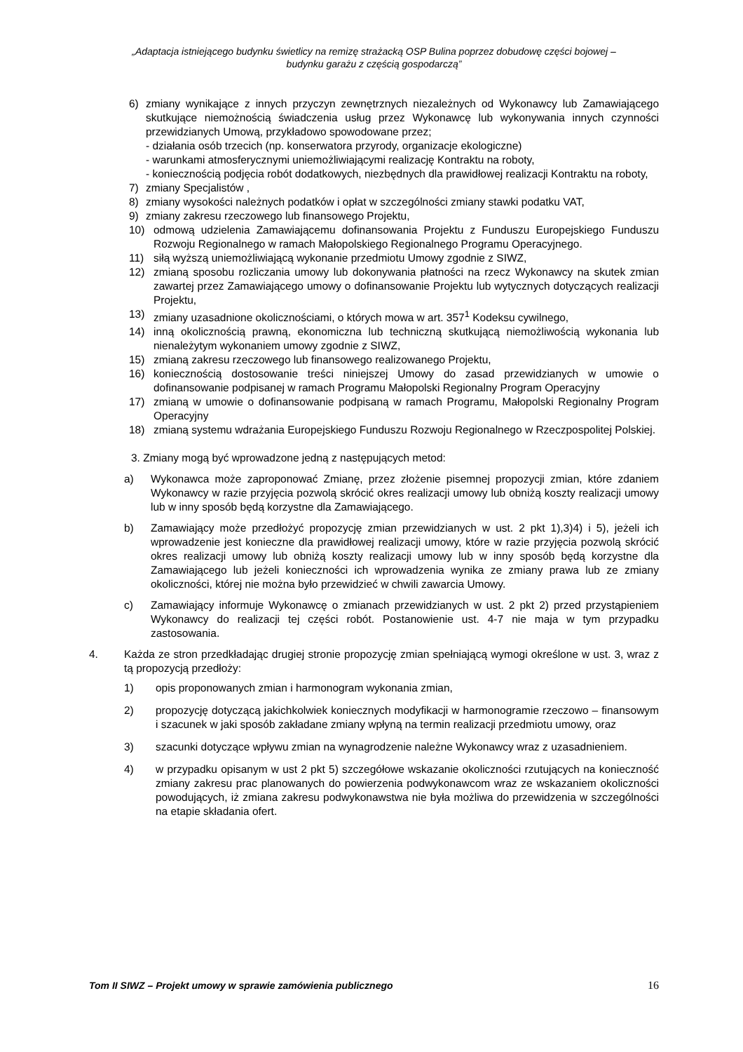„Adaptacja istniejącego budynku świetlicy na remizę strażacką OSP Bulina poprzez dobudowę części bojowej –
budynku garażu z częścią gospodarczą”
6) zmiany wynikające z innych przyczyn zewnętrznych niezależnych od Wykonawcy lub Zamawiającego skutkujące niemożnością świadczenia usług przez Wykonawcę lub wykonywania innych czynności przewidzianych Umową, przykładowo spowodowane przez;
- działania osób trzecich (np. konserwatora przyrody, organizacje ekologiczne)
- warunkami atmosferycznymi uniemożliwiającymi realizację Kontraktu na roboty,
- koniecznością podjęcia robót dodatkowych, niezbędnych dla prawidłowej realizacji Kontraktu na roboty,
7) zmiany Specjalistów ,
8) zmiany wysokości należnych podatków i opłat w szczególności zmiany stawki podatku VAT,
9) zmiany zakresu rzeczowego lub finansowego Projektu,
10) odmową udzielenia Zamawiającemu dofinansowania Projektu z Funduszu Europejskiego Funduszu Rozwoju Regionalnego w ramach Małopolskiego Regionalnego Programu Operacyjnego.
11) siłą wyższą uniemożliwiającą wykonanie przedmiotu Umowy zgodnie z SIWZ,
12) zmianą sposobu rozliczania umowy lub dokonywania płatności na rzecz Wykonawcy na skutek zmian zawartej przez Zamawiającego umowy o dofinansowanie Projektu lub wytycznych dotyczących realizacji Projektu,
13) zmiany uzasadnione okolicznościami, o których mowa w art. 357<sup>1</sup> Kodeksu cywilnego,
14) inną okolicznością prawną, ekonomiczna lub techniczną skutkującą niemożliwością wykonania lub nienależytym wykonaniem umowy zgodnie z SIWZ,
15) zmianą zakresu rzeczowego lub finansowego realizowanego Projektu,
16) koniecznością dostosowanie treści niniejszej Umowy do zasad przewidzianych w umowie o dofinansowanie podpisanej w ramach Programu Małopolski Regionalny Program Operacyjny
17) zmianą w umowie o dofinansowanie podpisaną w ramach Programu, Małopolski Regionalny Program Operacyjny
18) zmianą systemu wdrażania Europejskiego Funduszu Rozwoju Regionalnego w Rzeczpospolitej Polskiej.
3. Zmiany mogą być wprowadzone jedną z następujących metod:
a) Wykonawca może zaproponować Zmianę, przez złożenie pisemnej propozycji zmian, które zdaniem Wykonawcy w razie przyjęcia pozwolą skrócić okres realizacji umowy lub obniżą koszty realizacji umowy lub w inny sposób będą korzystne dla Zamawiającego.
b) Zamawiający może przedłożyć propozycję zmian przewidzianych w ust. 2 pkt 1),3)4) i 5), jeżeli ich wprowadzenie jest konieczne dla prawidłowej realizacji umowy, które w razie przyjęcia pozwolą skrócić okres realizacji umowy lub obniżą koszty realizacji umowy lub w inny sposób będą korzystne dla Zamawiającego lub jeżeli konieczności ich wprowadzenia wynika ze zmiany prawa lub ze zmiany okoliczności, której nie można było przewidzieć w chwili zawarcia Umowy.
c) Zamawiający informuje Wykonawcę o zmianach przewidzianych w ust. 2 pkt 2) przed przystąpieniem Wykonawcy do realizacji tej części robót. Postanowienie ust. 4-7 nie maja w tym przypadku zastosowania.
4. Każda ze stron przedkładając drugiej stronie propozycję zmian spełniającą wymogi określone w ust. 3, wraz z tą propozycją przedłoży:
1) opis proponowanych zmian i harmonogram wykonania zmian,
2) propozycję dotyczącą jakichkolwiek koniecznych modyfikacji w harmonogramie rzeczowo – finansowym i szacunek w jaki sposób zakładane zmiany wpłyną na termin realizacji przedmiotu umowy, oraz
3) szacunki dotyczące wpływu zmian na wynagrodzenie należne Wykonawcy wraz z uzasadnieniem.
4) w przypadku opisanym w ust 2 pkt 5) szczegółowe wskazanie okoliczności rzutujących na konieczność zmiany zakresu prac planowanych do powierzenia podwykonawcom wraz ze wskazaniem okoliczności powodujących, iż zmiana zakresu podwykonawstwa nie była możliwa do przewidzenia w szczególności na etapie składania ofert.
Tom II SIWZ – Projekt umowy w sprawie zamówienia publicznego 16